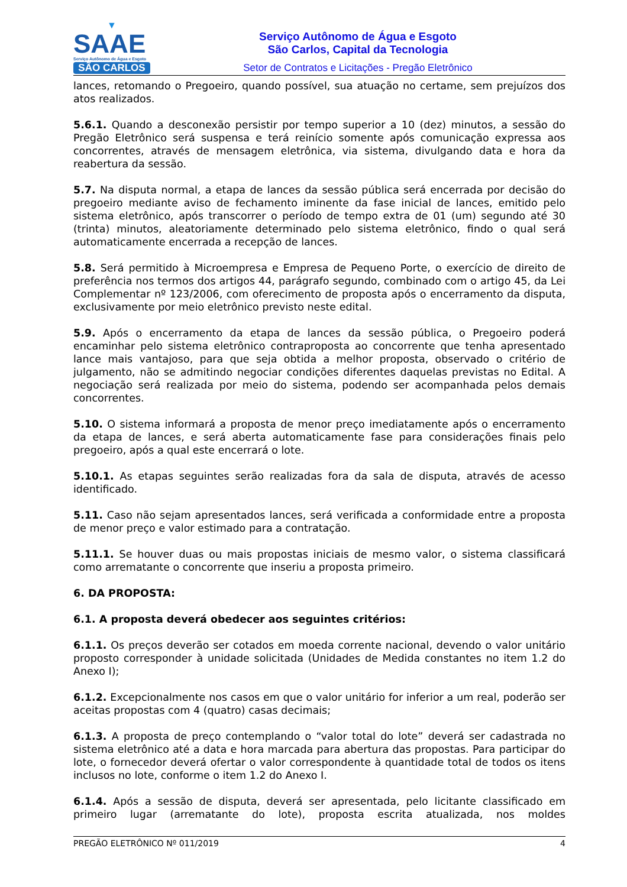▼
SAAE
Serviço Autônomo de Água e Esgoto
SÃO CARLOS
Serviço Autônomo de Água e Esgoto
São Carlos, Capital da Tecnologia
Setor de Contratos e Licitações - Pregão Eletrônico
lances, retomando o Pregoeiro, quando possível, sua atuação no certame, sem prejuízos dos atos realizados.
5.6.1. Quando a desconexão persistir por tempo superior a 10 (dez) minutos, a sessão do Pregão Eletrônico será suspensa e terá reinício somente após comunicação expressa aos concorrentes, através de mensagem eletrônica, via sistema, divulgando data e hora da reabertura da sessão.
5.7. Na disputa normal, a etapa de lances da sessão pública será encerrada por decisão do pregoeiro mediante aviso de fechamento iminente da fase inicial de lances, emitido pelo sistema eletrônico, após transcorrer o período de tempo extra de 01 (um) segundo até 30 (trinta) minutos, aleatoriamente determinado pelo sistema eletrônico, findo o qual será automaticamente encerrada a recepção de lances.
5.8. Será permitido à Microempresa e Empresa de Pequeno Porte, o exercício de direito de preferência nos termos dos artigos 44, parágrafo segundo, combinado com o artigo 45, da Lei Complementar nº 123/2006, com oferecimento de proposta após o encerramento da disputa, exclusivamente por meio eletrônico previsto neste edital.
5.9. Após o encerramento da etapa de lances da sessão pública, o Pregoeiro poderá encaminhar pelo sistema eletrônico contraproposta ao concorrente que tenha apresentado lance mais vantajoso, para que seja obtida a melhor proposta, observado o critério de julgamento, não se admitindo negociar condições diferentes daquelas previstas no Edital. A negociação será realizada por meio do sistema, podendo ser acompanhada pelos demais concorrentes.
5.10. O sistema informará a proposta de menor preço imediatamente após o encerramento da etapa de lances, e será aberta automaticamente fase para considerações finais pelo pregoeiro, após a qual este encerrará o lote.
5.10.1. As etapas seguintes serão realizadas fora da sala de disputa, através de acesso identificado.
5.11. Caso não sejam apresentados lances, será verificada a conformidade entre a proposta de menor preço e valor estimado para a contratação.
5.11.1. Se houver duas ou mais propostas iniciais de mesmo valor, o sistema classificará como arrematante o concorrente que inseriu a proposta primeiro.
6. DA PROPOSTA:
6.1. A proposta deverá obedecer aos seguintes critérios:
6.1.1. Os preços deverão ser cotados em moeda corrente nacional, devendo o valor unitário proposto corresponder à unidade solicitada (Unidades de Medida constantes no item 1.2 do Anexo I);
6.1.2. Excepcionalmente nos casos em que o valor unitário for inferior a um real, poderão ser aceitas propostas com 4 (quatro) casas decimais;
6.1.3. A proposta de preço contemplando o “valor total do lote” deverá ser cadastrada no sistema eletrônico até a data e hora marcada para abertura das propostas. Para participar do lote, o fornecedor deverá ofertar o valor correspondente à quantidade total de todos os itens inclusos no lote, conforme o item 1.2 do Anexo I.
6.1.4. Após a sessão de disputa, deverá ser apresentada, pelo licitante classificado em primeiro lugar (arrematante do lote), proposta escrita atualizada, nos moldes
PREGÃO ELETRÔNICO Nº 011/2019 4